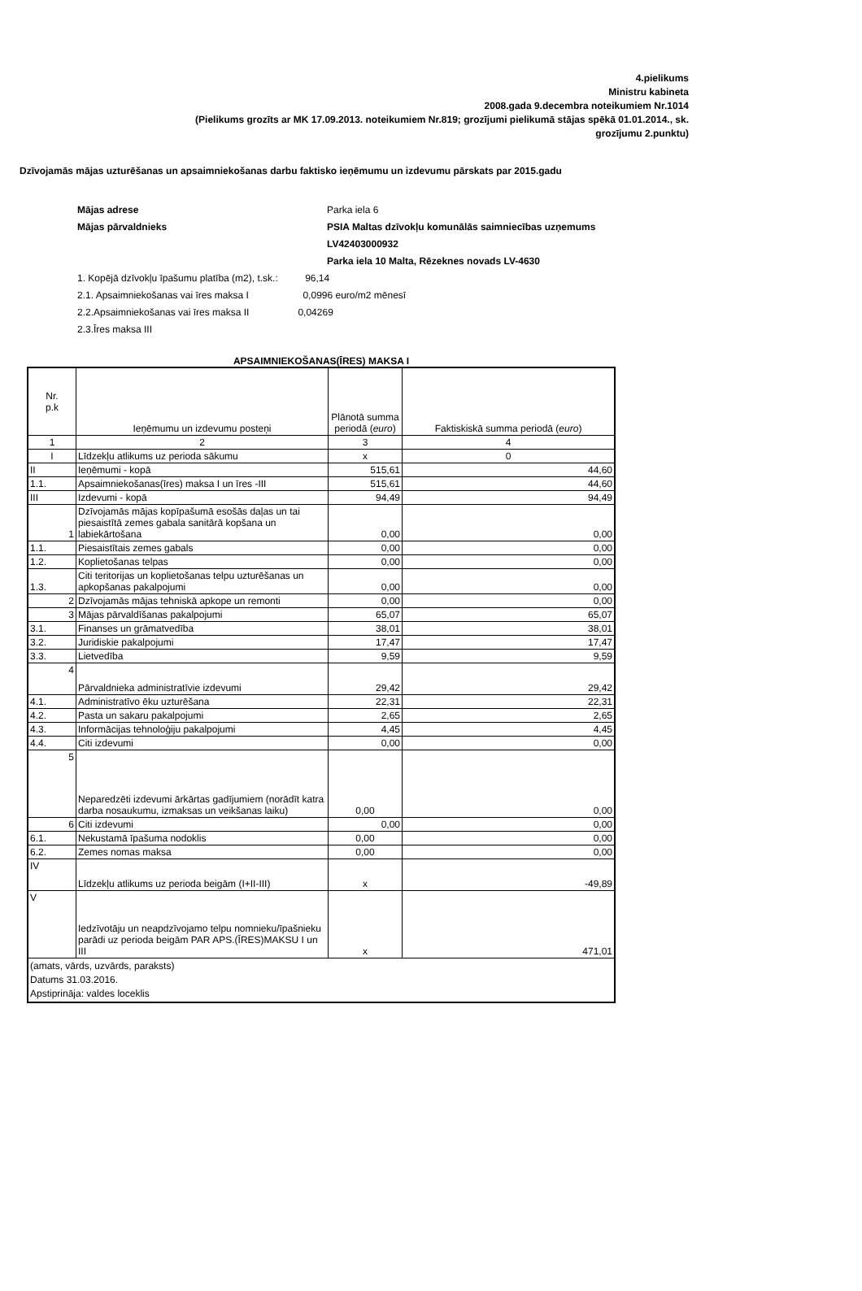4.pielikums
Ministru kabineta
2008.gada 9.decembra noteikumiem Nr.1014
(Pielikums grozīts ar MK 17.09.2013. noteikumiem Nr.819; grozījumi pielikumā stājas spēkā 01.01.2014., sk.
grozījumu 2.punktu)
Dzīvojamās mājas uzturēšanas un apsaimniekošanas darbu faktisko ieņēmumu un izdevumu pārskats par 2015.gadu
| Mājas adrese | Parka iela 6 | |
| Mājas pārvaldnieks | PSIA Maltas dzīvokļu komunālās saimniecības uzņemums | |
| | LV42403000932 | |
| | Parka iela 10 Malta, Rēzeknes novads LV-4630 | |
| 1. Kopējā dzīvokļu īpašumu platība (m2), t.sk.: 96,14 | | |
| 2.1. Apsaimniekošanas vai īres maksa I 0,0996 euro/m2 mēnesī | | |
| 2.2.Apsaimniekošanas vai īres maksa II 0,04269 | | |
| 2.3.Īres maksa III | | |
APSAIMNIEKOŠANAS(ĪRES) MAKSA I
| Nr. p.k | Ieņēmumu un izdevumu posteņi | Plānotā summa periodā ( euro ) | Faktiskiskā summa periodā ( euro ) |
| --- | --- | --- | --- |
| 1 | 2 | 3 | 4 |
| I | Līdzekļu atlikums uz perioda sākumu | x | 0 |
| II | Ieņēmumi - kopā | 515,61 | 44,60 |
| 1.1. | Apsaimniekošanas(īres) maksa I un īres -III | 515,61 | 44,60 |
| III | Izdevumi - kopā | 94,49 | 94,49 |
| 1 | Dzīvojamās mājas kopīpašumā esošās daļas un tai piesaistītā zemes gabala sanitārā kopšana un labiekārtošana | 0,00 | 0,00 |
| 1.1. | Piesaistītais zemes gabals | 0,00 | 0,00 |
| 1.2. | Koplietošanas telpas | 0,00 | 0,00 |
| 1.3. | Citi teritorijas un koplietošanas telpu uzturēšanas un apkopšanas pakalpojumi | 0,00 | 0,00 |
| 2 | Dzīvojamās mājas tehniskā apkope un remonti | 0,00 | 0,00 |
| 3 | Mājas pārvaldīšanas pakalpojumi | 65,07 | 65,07 |
| 3.1. | Finanses un grāmatvedība | 38,01 | 38,01 |
| 3.2. | Juridiskie pakalpojumi | 17,47 | 17,47 |
| 3.3. | Lietvedība | 9,59 | 9,59 |
| 4 | Pārvaldnieka administratīvie izdevumi | 29,42 | 29,42 |
| 4.1. | Administratīvo ēku uzturēšana | 22,31 | 22,31 |
| 4.2. | Pasta un sakaru pakalpojumi | 2,65 | 2,65 |
| 4.3. | Informācijas tehnoloģiju pakalpojumi | 4,45 | 4,45 |
| 4.4. | Citi izdevumi | 0,00 | 0,00 |
| 5 | Neparedzēti izdevumi ārkārtas gadījumiem (norādīt katra darba nosaukumu, izmaksas un veikšanas laiku) | 0,00 | 0,00 |
| 6 | Citi izdevumi | 0,00 | 0,00 |
| 6.1. | Nekustamā īpašuma nodoklis | 0,00 | 0,00 |
| 6.2. | Zemes nomas maksa | 0,00 | 0,00 |
| IV | Līdzekļu atlikums uz perioda beigām (I+II-III) | x | -49,89 |
| V | Iedzīvotāju un neapdzīvojamo telpu nomnieku/īpašnieku parādi uz perioda beigām PAR APS.(ĪRES)MAKSU I un III | x | 471,01 |
| (amats, vārds, uzvārds, paraksts) Datums 31.03.2016. Apstiprināja: valdes loceklis | | | |